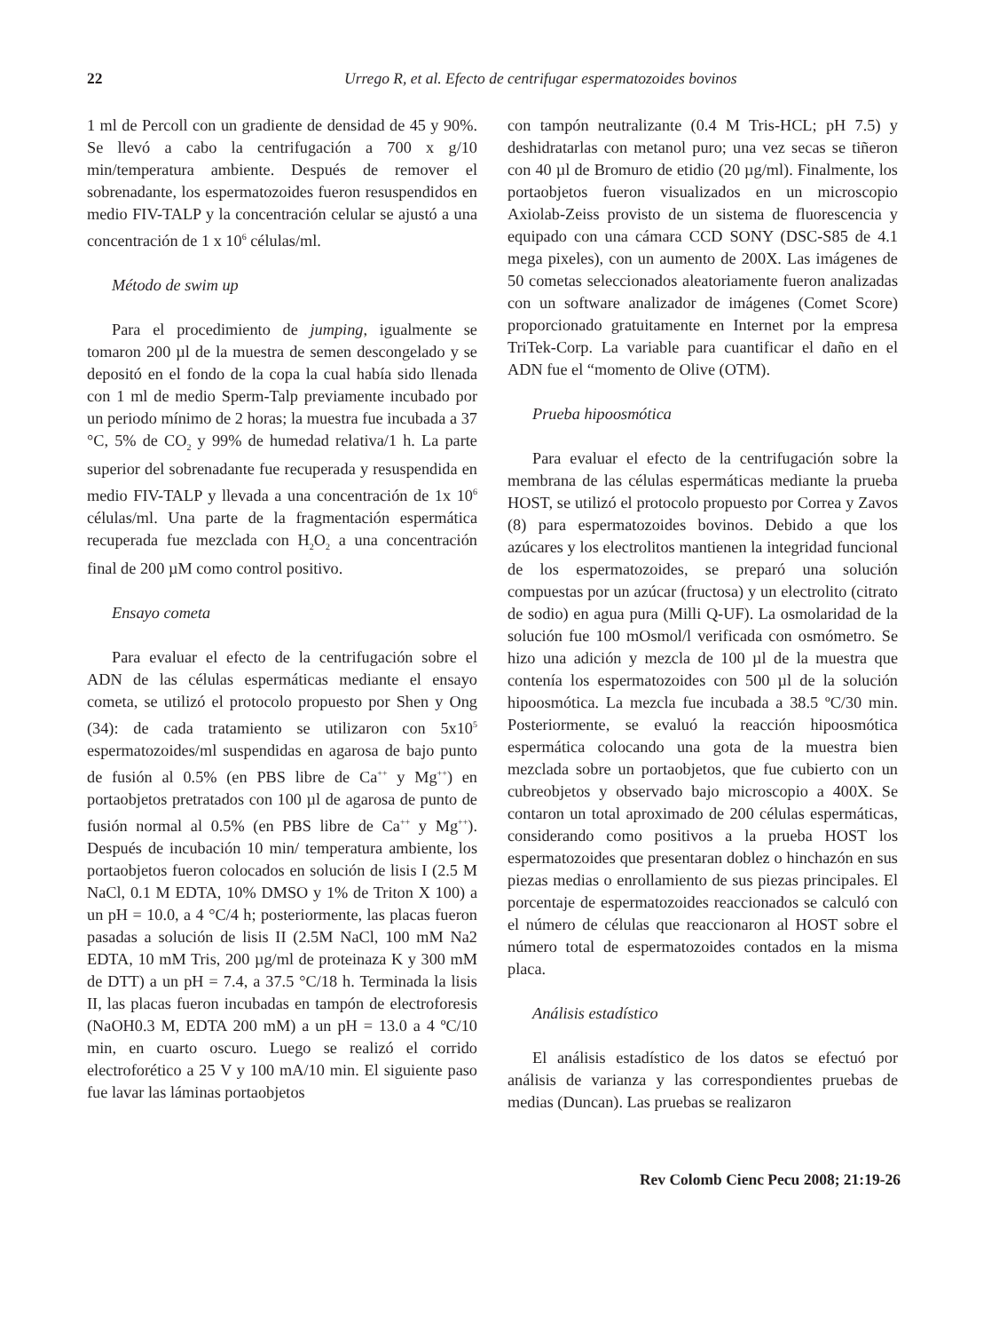22 Urrego R, et al. Efecto de centrifugar espermatozoides bovinos
1 ml de Percoll con un gradiente de densidad de 45 y 90%. Se llevó a cabo la centrifugación a 700 x g/10 min/temperatura ambiente. Después de remover el sobrenadante, los espermatozoides fueron resuspendidos en medio FIV-TALP y la concentración celular se ajustó a una concentración de 1 x 10<sup>6</sup> células/ml.
Método de swim up
Para el procedimiento de jumping, igualmente se tomaron 200 µl de la muestra de semen descongelado y se depositó en el fondo de la copa la cual había sido llenada con 1 ml de medio Sperm-Talp previamente incubado por un periodo mínimo de 2 horas; la muestra fue incubada a 37 °C, 5% de CO<sub>2</sub> y 99% de humedad relativa/1 h. La parte superior del sobrenadante fue recuperada y resuspendida en medio FIV-TALP y llevada a una concentración de 1x 10<sup>6</sup> células/ml. Una parte de la fragmentación espermática recuperada fue mezclada con H<sub>2</sub>O<sub>2</sub> a una concentración final de 200 µM como control positivo.
Ensayo cometa
Para evaluar el efecto de la centrifugación sobre el ADN de las células espermáticas mediante el ensayo cometa, se utilizó el protocolo propuesto por Shen y Ong (34): de cada tratamiento se utilizaron con 5x10<sup>5</sup> espermatozoides/ml suspendidas en agarosa de bajo punto de fusión al 0.5% (en PBS libre de Ca<sup>++</sup> y Mg<sup>++</sup>) en portaobjetos pretratados con 100 µl de agarosa de punto de fusión normal al 0.5% (en PBS libre de Ca<sup>++</sup> y Mg<sup>++</sup>). Después de incubación 10 min/ temperatura ambiente, los portaobjetos fueron colocados en solución de lisis I (2.5 M NaCl, 0.1 M EDTA, 10% DMSO y 1% de Triton X 100) a un pH = 10.0, a 4 °C/4 h; posteriormente, las placas fueron pasadas a solución de lisis II (2.5M NaCl, 100 mM Na2 EDTA, 10 mM Tris, 200 µg/ml de proteinaza K y 300 mM de DTT) a un pH = 7.4, a 37.5 °C/18 h. Terminada la lisis II, las placas fueron incubadas en tampón de electroforesis (NaOH0.3 M, EDTA 200 mM) a un pH = 13.0 a 4 ºC/10 min, en cuarto oscuro. Luego se realizó el corrido electroforético a 25 V y 100 mA/10 min. El siguiente paso fue lavar las láminas portaobjetos
con tampón neutralizante (0.4 M Tris-HCL; pH 7.5) y deshidratarlas con metanol puro; una vez secas se tiñeron con 40 µl de Bromuro de etidio (20 µg/ml). Finalmente, los portaobjetos fueron visualizados en un microscopio Axiolab-Zeiss provisto de un sistema de fluorescencia y equipado con una cámara CCD SONY (DSC-S85 de 4.1 mega pixeles), con un aumento de 200X. Las imágenes de 50 cometas seleccionados aleatoriamente fueron analizadas con un software analizador de imágenes (Comet Score) proporcionado gratuitamente en Internet por la empresa TriTek-Corp. La variable para cuantificar el daño en el ADN fue el “momento de Olive (OTM).
Prueba hipoosmótica
Para evaluar el efecto de la centrifugación sobre la membrana de las células espermáticas mediante la prueba HOST, se utilizó el protocolo propuesto por Correa y Zavos (8) para espermatozoides bovinos. Debido a que los azúcares y los electrolitos mantienen la integridad funcional de los espermatozoides, se preparó una solución compuestas por un azúcar (fructosa) y un electrolito (citrato de sodio) en agua pura (Milli Q-UF). La osmolaridad de la solución fue 100 mOsmol/l verificada con osmómetro. Se hizo una adición y mezcla de 100 µl de la muestra que contenía los espermatozoides con 500 µl de la solución hipoosmótica. La mezcla fue incubada a 38.5 ºC/30 min. Posteriormente, se evaluó la reacción hipoosmótica espermática colocando una gota de la muestra bien mezclada sobre un portaobjetos, que fue cubierto con un cubreobjetos y observado bajo microscopio a 400X. Se contaron un total aproximado de 200 células espermáticas, considerando como positivos a la prueba HOST los espermatozoides que presentaran doblez o hinchazón en sus piezas medias o enrollamiento de sus piezas principales. El porcentaje de espermatozoides reaccionados se calculó con el número de células que reaccionaron al HOST sobre el número total de espermatozoides contados en la misma placa.
Análisis estadístico
El análisis estadístico de los datos se efectuó por análisis de varianza y las correspondientes pruebas de medias (Duncan). Las pruebas se realizaron
Rev Colomb Cienc Pecu 2008; 21:19-26